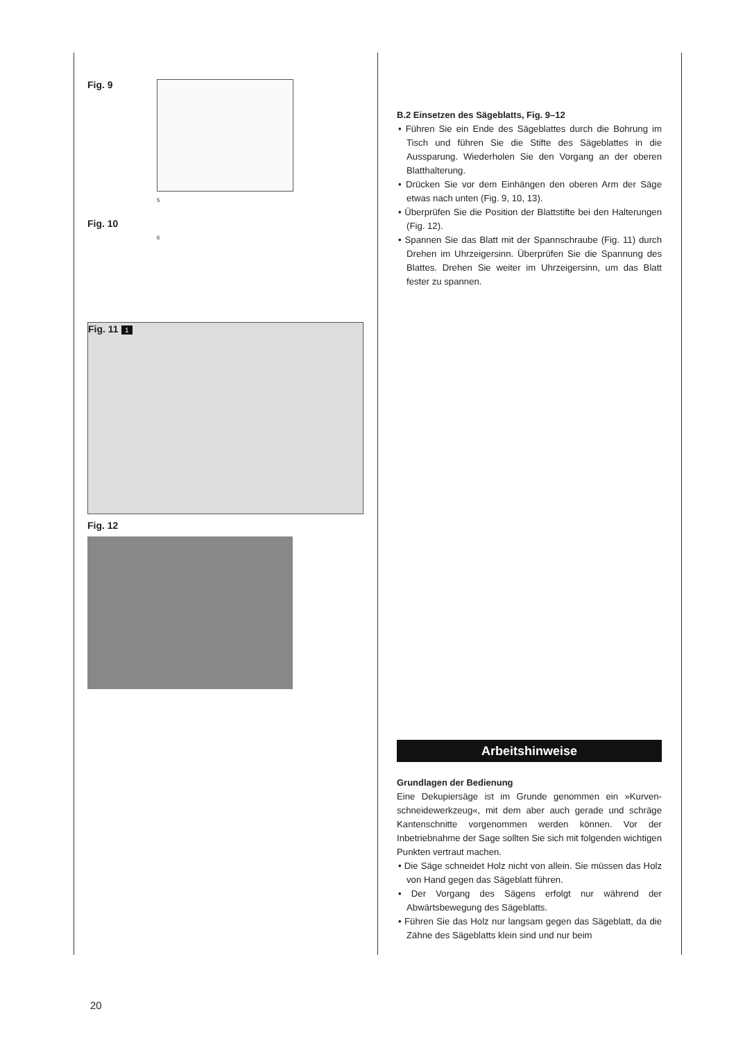Fig. 9
Fig. 10
5
6
Fig. 11 1
Fig. 12
B.2 Einsetzen des Sägeblatts, Fig. 9–12
• Führen Sie ein Ende des Sägeblattes durch die Bohrung im Tisch und führen Sie die Stifte des Sägeblattes in die Aussparung. Wiederholen Sie den Vorgang an der oberen Blatthalterung.
• Drücken Sie vor dem Einhängen den oberen Arm der Säge etwas nach unten (Fig. 9, 10, 13).
• Überprüfen Sie die Position der Blattstifte bei den Halterungen (Fig. 12).
• Spannen Sie das Blatt mit der Spannschraube (Fig. 11) durch Drehen im Uhrzeigersinn. Überprüfen Sie die Spannung des Blattes. Drehen Sie weiter im Uhrzeigersinn, um das Blatt fester zu spannen.
Arbeitshinweise
Grundlagen der Bedienung
Eine Dekupiersäge ist im Grunde genommen ein »Kurven-schneidewerkzeug«, mit dem aber auch gerade und schräge Kantenschnitte vorgenommen werden können. Vor der Inbetriebnahme der Sage sollten Sie sich mit folgenden wichtigen Punkten vertraut machen.
• Die Säge schneidet Holz nicht von allein. Sie müssen das Holz von Hand gegen das Sägeblatt führen.
• Der Vorgang des Sägens erfolgt nur während der Abwärtsbewegung des Sägeblatts.
• Führen Sie das Holz nur langsam gegen das Sägeblatt, da die Zähne des Sägeblatts klein sind und nur beim
20